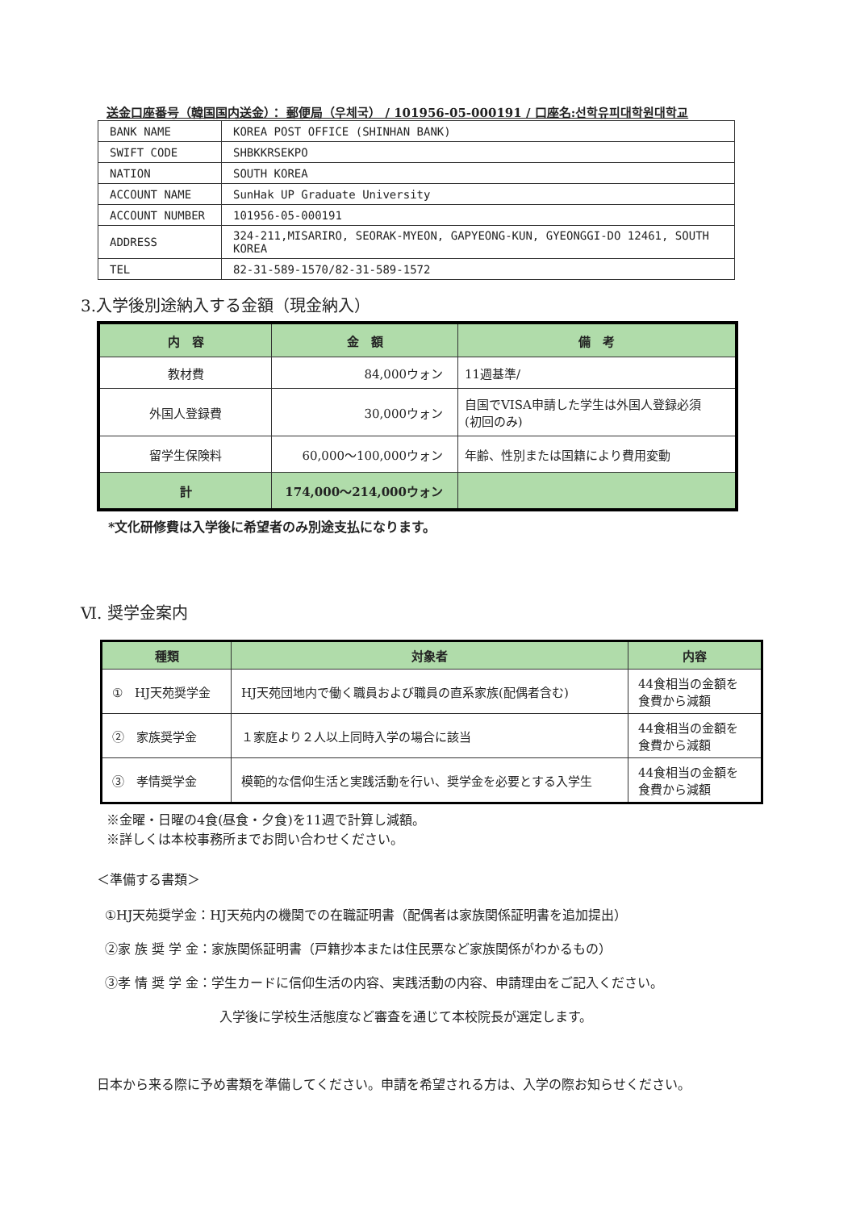送金口座番号（韓国国内送金）： 郵便局（우체국） / 101956-05-000191 / 口座名:선학유피대학원대학교
| BANK NAME | KOREA POST OFFICE (SHINHAN BANK) |
| SWIFT CODE | SHBKKRSEKPO |
| NATION | SOUTH KOREA |
| ACCOUNT NAME | SunHak UP Graduate University |
| ACCOUNT NUMBER | 101956-05-000191 |
| ADDRESS | 324-211,MISARIRO, SEORAK-MYEON, GAPYEONG-KUN, GYEONGGI-DO 12461, SOUTH KOREA |
| TEL | 82-31-589-1570/82-31-589-1572 |
3.入学後別途納入する金額（現金納入）
| 内 容 | 金 額 | 備 考 |
| --- | --- | --- |
| 教材費 | 84,000ウォン | 11週基準/ |
| 外国人登録費 | 30,000ウォン | 自国でVISA申請した学生は外国人登録必須 (初回のみ) |
| 留学生保険料 | 60,000～100,000ウォン | 年齢、性別または国籍により費用変動 |
| 計 | 174,000～214,000ウォン | |
*文化研修費は入学後に希望者のみ別途支払になります。
Ⅵ. 奨学金案内
| 種類 | 対象者 | 内容 |
| --- | --- | --- |
| ① HJ天苑奨学金 | HJ天苑団地内で働く職員および職員の直系家族(配偶者含む) | 44食相当の金額を 食費から減額 |
| ② 家族奨学金 | １家庭より２人以上同時入学の場合に該当 | 44食相当の金額を 食費から減額 |
| ③ 孝情奨学金 | 模範的な信仰生活と実践活動を行い、奨学金を必要とする入学生 | 44食相当の金額を 食費から減額 |
※金曜・日曜の4食(昼食・夕食)を11週で計算し減額。
※詳しくは本校事務所までお問い合わせください。
＜準備する書類＞
①HJ天苑奨学金：HJ天苑内の機関での在職証明書（配偶者は家族関係証明書を追加提出）
②家 族 奨 学 金：家族関係証明書（戸籍抄本または住民票など家族関係がわかるもの）
③孝 情 奨 学 金：学生カードに信仰生活の内容、実践活動の内容、申請理由をご記入ください。
入学後に学校生活態度など審査を通じて本校院長が選定します。
日本から来る際に予め書類を準備してください。申請を希望される方は、入学の際お知らせください。